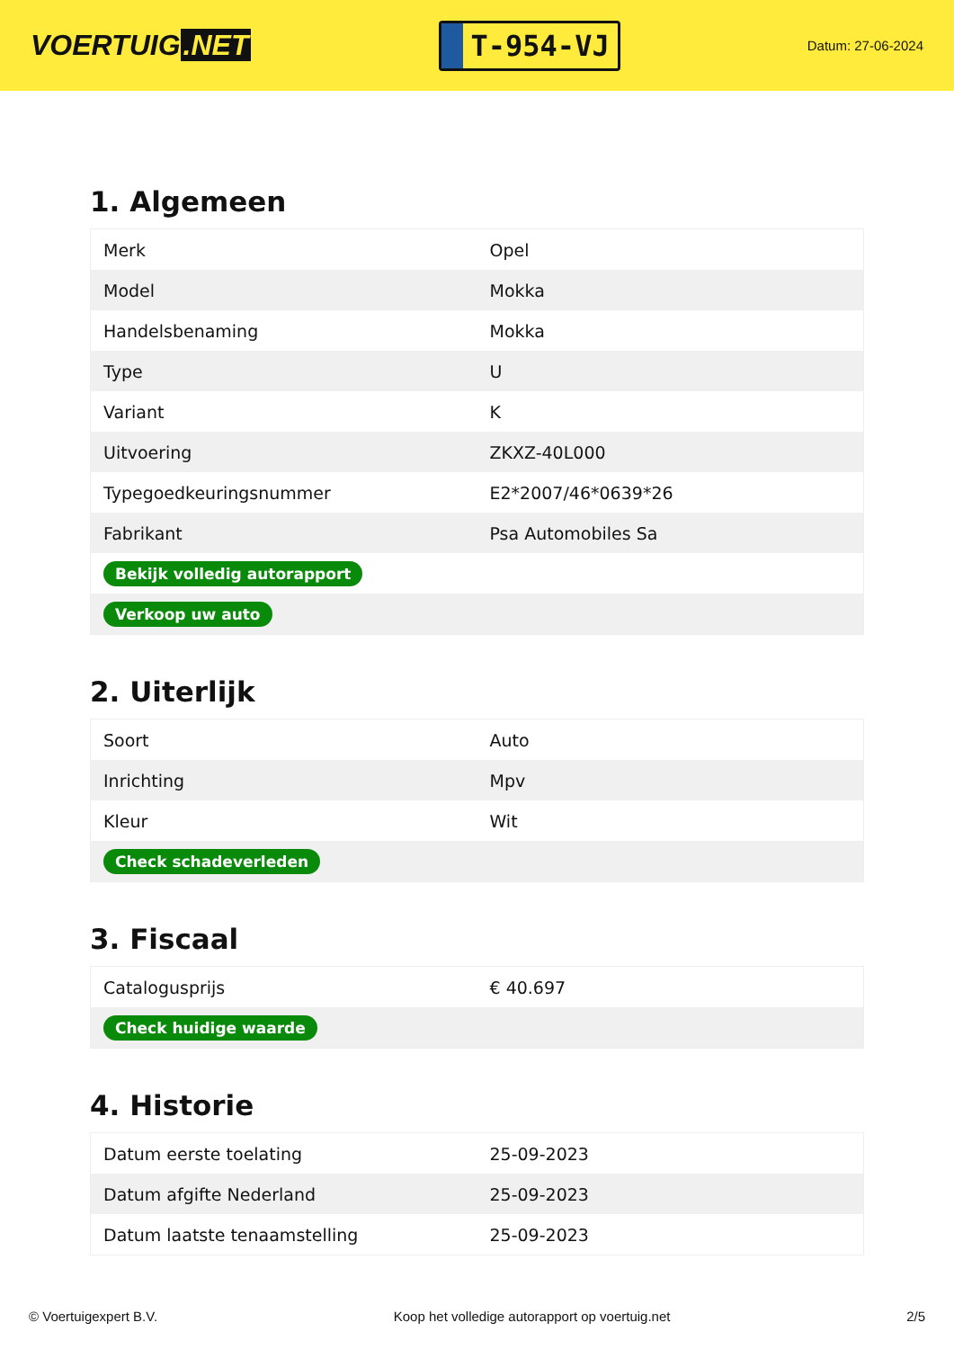VOERTUIG.NET
T-954-VJ
Datum: 27-06-2024
1. Algemeen
| Merk | Opel |
| Model | Mokka |
| Handelsbenaming | Mokka |
| Type | U |
| Variant | K |
| Uitvoering | ZKXZ-40L000 |
| Typegoedkeuringsnummer | E2*2007/46*0639*26 |
| Fabrikant | Psa Automobiles Sa |
| Bekijk volledig autorapport | |
| Verkoop uw auto | |
2. Uiterlijk
| Soort | Auto |
| Inrichting | Mpv |
| Kleur | Wit |
| Check schadeverleden | |
3. Fiscaal
| Catalogusprijs | € 40.697 |
| Check huidige waarde | |
4. Historie
| Datum eerste toelating | 25-09-2023 |
| Datum afgifte Nederland | 25-09-2023 |
| Datum laatste tenaamstelling | 25-09-2023 |
© Voertuigexpert B.V. Koop het volledige autorapport op voertuig.net 2/5